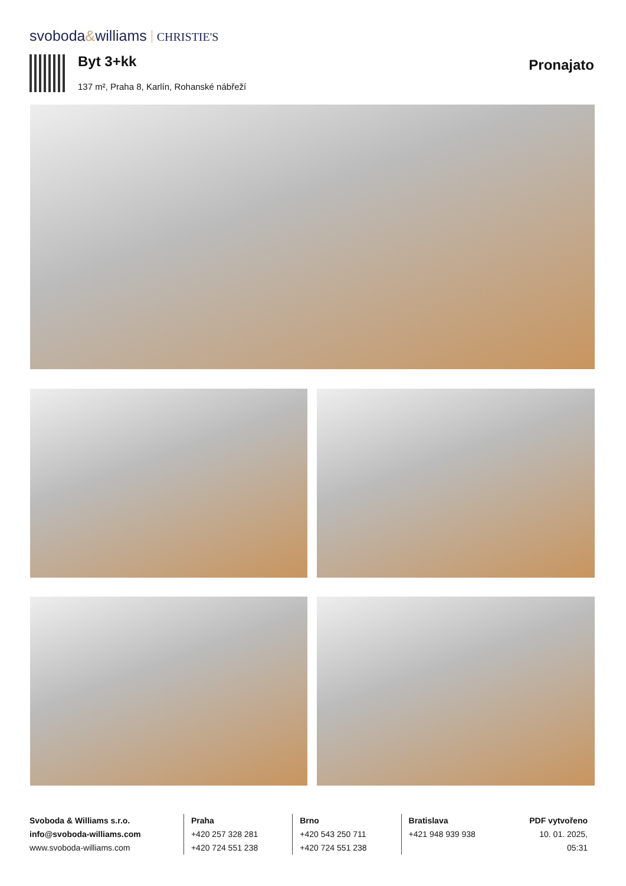svoboda&williams CHRISTIE'S
Byt 3+kk Pronajato
137 m², Praha 8, Karlín, Rohanské nábřeží
Svoboda & Williams s.r.o.
info@svoboda-williams.com
www.svoboda-williams.com
Praha
+420 257 328 281
+420 724 551 238
Brno
+420 543 250 711
+420 724 551 238
Bratislava
+421 948 939 938
PDF vytvořeno
10. 01. 2025, 05:31